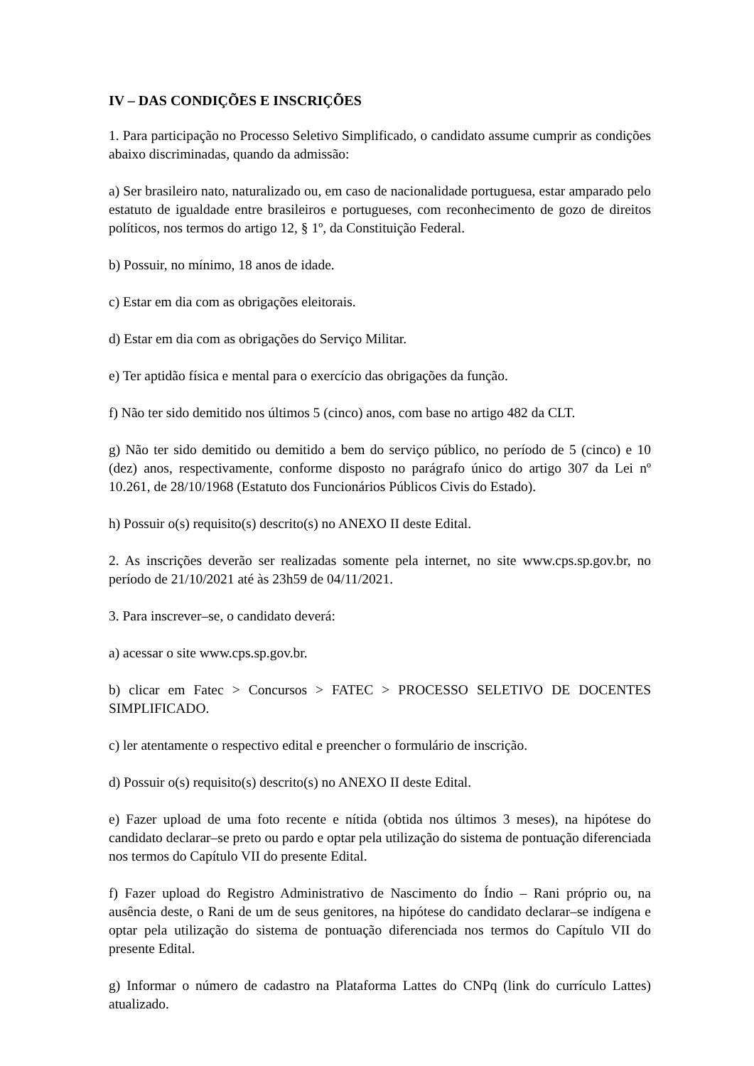IV – DAS CONDIÇÕES E INSCRIÇÕES
1. Para participação no Processo Seletivo Simplificado, o candidato assume cumprir as condições abaixo discriminadas, quando da admissão:
a) Ser brasileiro nato, naturalizado ou, em caso de nacionalidade portuguesa, estar amparado pelo estatuto de igualdade entre brasileiros e portugueses, com reconhecimento de gozo de direitos políticos, nos termos do artigo 12, § 1º, da Constituição Federal.
b) Possuir, no mínimo, 18 anos de idade.
c) Estar em dia com as obrigações eleitorais.
d) Estar em dia com as obrigações do Serviço Militar.
e) Ter aptidão física e mental para o exercício das obrigações da função.
f) Não ter sido demitido nos últimos 5 (cinco) anos, com base no artigo 482 da CLT.
g) Não ter sido demitido ou demitido a bem do serviço público, no período de 5 (cinco) e 10 (dez) anos, respectivamente, conforme disposto no parágrafo único do artigo 307 da Lei nº 10.261, de 28/10/1968 (Estatuto dos Funcionários Públicos Civis do Estado).
h) Possuir o(s) requisito(s) descrito(s) no ANEXO II deste Edital.
2. As inscrições deverão ser realizadas somente pela internet, no site www.cps.sp.gov.br, no período de 21/10/2021 até às 23h59 de 04/11/2021.
3. Para inscrever–se, o candidato deverá:
a) acessar o site www.cps.sp.gov.br.
b) clicar em Fatec > Concursos > FATEC > PROCESSO SELETIVO DE DOCENTES SIMPLIFICADO.
c) ler atentamente o respectivo edital e preencher o formulário de inscrição.
d) Possuir o(s) requisito(s) descrito(s) no ANEXO II deste Edital.
e) Fazer upload de uma foto recente e nítida (obtida nos últimos 3 meses), na hipótese do candidato declarar–se preto ou pardo e optar pela utilização do sistema de pontuação diferenciada nos termos do Capítulo VII do presente Edital.
f) Fazer upload do Registro Administrativo de Nascimento do Índio – Rani próprio ou, na ausência deste, o Rani de um de seus genitores, na hipótese do candidato declarar–se indígena e optar pela utilização do sistema de pontuação diferenciada nos termos do Capítulo VII do presente Edital.
g) Informar o número de cadastro na Plataforma Lattes do CNPq (link do currículo Lattes) atualizado.